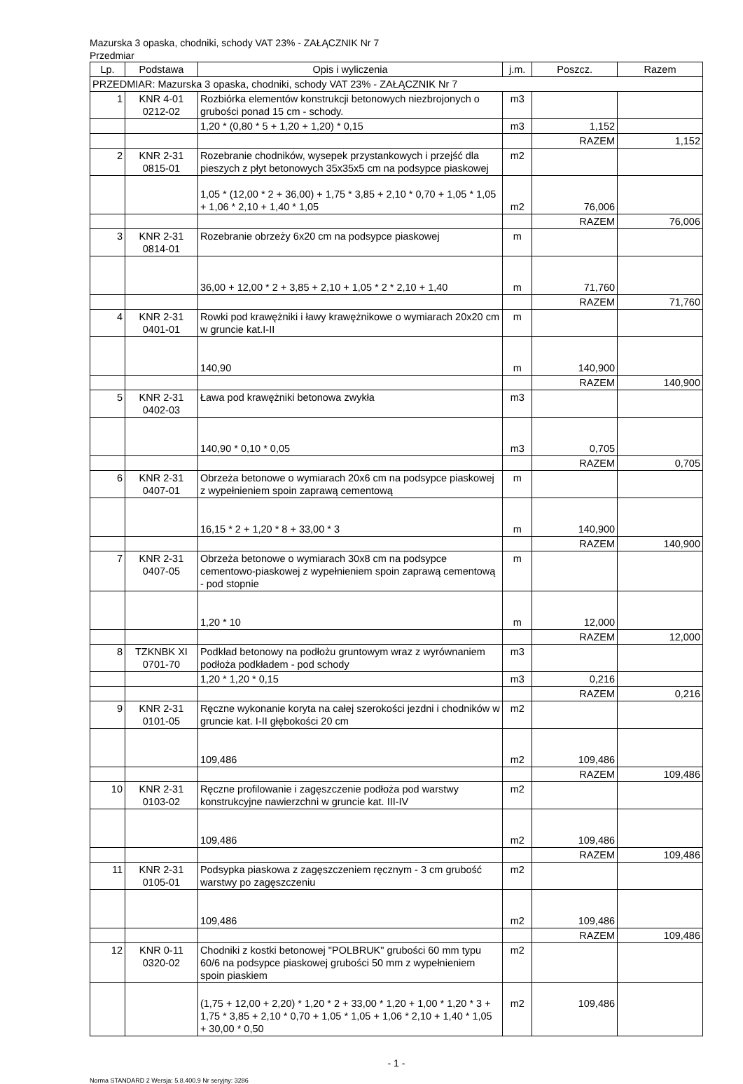Mazurska 3 opaska, chodniki, schody VAT 23% - ZAŁĄCZNIK Nr 7
Przedmiar
| Lp. | Podstawa | Opis i wyliczenia | j.m. | Poszcz. | Razem |
| --- | --- | --- | --- | --- | --- |
| PRZEDMIAR: Mazurska 3 opaska, chodniki, schody VAT 23% - ZAŁĄCZNIK Nr 7 | | | | | |
| 1 | KNR 4-01 0212-02 | Rozbiórka elementów konstrukcji betonowych niezbrojonych o grubości ponad 15 cm - schody. | m3 | | |
| | | 1,20 * (0,80 * 5 + 1,20 + 1,20) * 0,15 | m3 | 1,152 | |
| | | | | RAZEM | 1,152 |
| 2 | KNR 2-31 0815-01 | Rozebranie chodników, wysepek przystankowych i przejść dla pieszych z płyt betonowych 35x35x5 cm na podsypce piaskowej | m2 | | |
| | | 1,05 * (12,00 * 2 + 36,00) + 1,75 * 3,85 + 2,10 * 0,70 + 1,05 * 1,05 + 1,06 * 2,10 + 1,40 * 1,05 | m2 | 76,006 | |
| | | | | RAZEM | 76,006 |
| 3 | KNR 2-31 0814-01 | Rozebranie obrzeży 6x20 cm na podsypce piaskowej | m | | |
| | | 36,00 + 12,00 * 2 + 3,85 + 2,10 + 1,05 * 2 * 2,10 + 1,40 | m | 71,760 | |
| | | | | RAZEM | 71,760 |
| 4 | KNR 2-31 0401-01 | Rowki pod krawężniki i ławy krawężnikowe o wymiarach 20x20 cm w gruncie kat.I-II | m | | |
| | | 140,90 | m | 140,900 | |
| | | | | RAZEM | 140,900 |
| 5 | KNR 2-31 0402-03 | Ława pod krawężniki betonowa zwykła | m3 | | |
| | | 140,90 * 0,10 * 0,05 | m3 | 0,705 | |
| | | | | RAZEM | 0,705 |
| 6 | KNR 2-31 0407-01 | Obrzeża betonowe o wymiarach 20x6 cm na podsypce piaskowej z wypełnieniem spoin zaprawą cementową | m | | |
| | | 16,15 * 2 + 1,20 * 8 + 33,00 * 3 | m | 140,900 | |
| | | | | RAZEM | 140,900 |
| 7 | KNR 2-31 0407-05 | Obrzeża betonowe o wymiarach 30x8 cm na podsypce cementowo-piaskowej z wypełnieniem spoin zaprawą cementową - pod stopnie | m | | |
| | | 1,20 * 10 | m | 12,000 | |
| | | | | RAZEM | 12,000 |
| 8 | TZKNBK XI 0701-70 | Podkład betonowy na podłożu gruntowym wraz z wyrównaniem podłoża podkładem - pod schody | m3 | | |
| | | 1,20 * 1,20 * 0,15 | m3 | 0,216 | |
| | | | | RAZEM | 0,216 |
| 9 | KNR 2-31 0101-05 | Ręczne wykonanie koryta na całej szerokości jezdni i chodników w gruncie kat. I-II głębokości 20 cm | m2 | | |
| | | 109,486 | m2 | 109,486 | |
| | | | | RAZEM | 109,486 |
| 10 | KNR 2-31 0103-02 | Ręczne profilowanie i zagęszczenie podłoża pod warstwy konstrukcyjne nawierzchni w gruncie kat. III-IV | m2 | | |
| | | 109,486 | m2 | 109,486 | |
| | | | | RAZEM | 109,486 |
| 11 | KNR 2-31 0105-01 | Podsypka piaskowa z zagęszczeniem ręcznym - 3 cm grubość warstwy po zagęszczeniu | m2 | | |
| | | 109,486 | m2 | 109,486 | |
| | | | | RAZEM | 109,486 |
| 12 | KNR 0-11 0320-02 | Chodniki z kostki betonowej "POLBRUK" grubości 60 mm typu 60/6 na podsypce piaskowej grubości 50 mm z wypełnieniem spoin piaskiem | m2 | | |
| | | (1,75 + 12,00 + 2,20) * 1,20 * 2 + 33,00 * 1,20 + 1,00 * 1,20 * 3 + 1,75 * 3,85 + 2,10 * 0,70 + 1,05 * 1,05 + 1,06 * 2,10 + 1,40 * 1,05 + 30,00 * 0,50 | m2 | 109,486 | |
- 1 -
Norma STANDARD 2 Wersja: 5.8.400.9 Nr seryjny: 3286